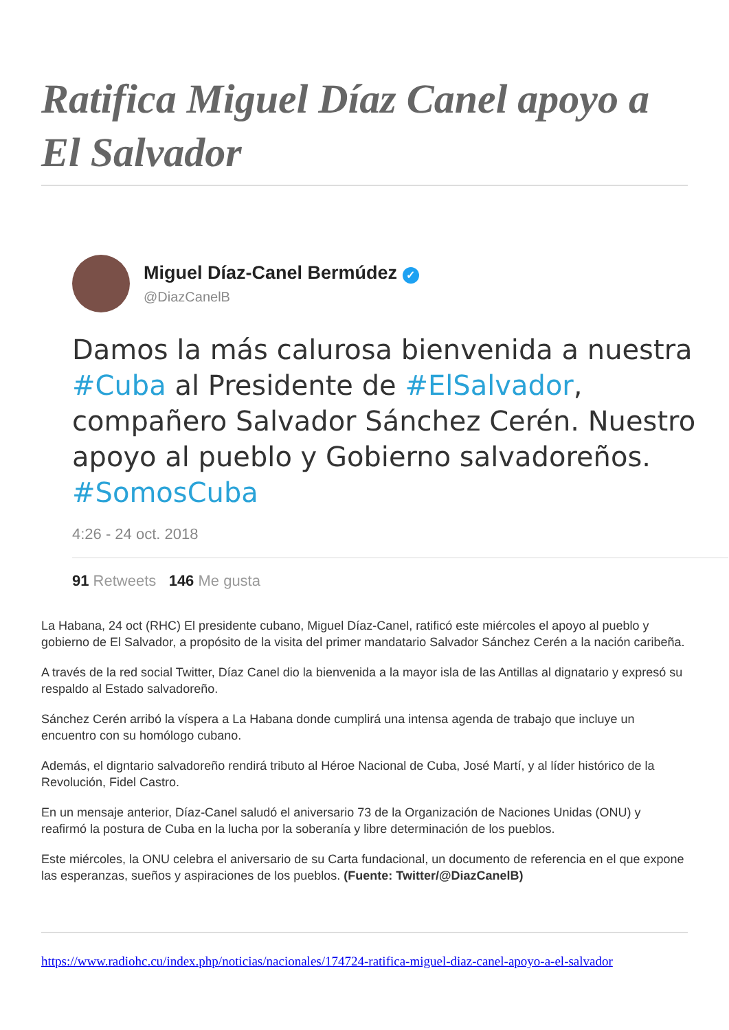Ratifica Miguel Díaz Canel apoyo a El Salvador
Miguel Díaz-Canel Bermúdez ✓
@DiazCanelB
Damos la más calurosa bienvenida a nuestra #Cuba al Presidente de #ElSalvador, compañero Salvador Sánchez Cerén. Nuestro apoyo al pueblo y Gobierno salvadoreños. #SomosCuba
4:26 - 24 oct. 2018
91 Retweets 146 Me gusta
La Habana, 24 oct (RHC) El presidente cubano, Miguel Díaz-Canel, ratificó este miércoles el apoyo al pueblo y gobierno de El Salvador, a propósito de la visita del primer mandatario Salvador Sánchez Cerén a la nación caribeña.
A través de la red social Twitter, Díaz Canel dio la bienvenida a la mayor isla de las Antillas al dignatario y expresó su respaldo al Estado salvadoreño.
Sánchez Cerén arribó la víspera a La Habana donde cumplirá una intensa agenda de trabajo que incluye un encuentro con su homólogo cubano.
Además, el digntario salvadoreño rendirá tributo al Héroe Nacional de Cuba, José Martí, y al líder histórico de la Revolución, Fidel Castro.
En un mensaje anterior, Díaz-Canel saludó el aniversario 73 de la Organización de Naciones Unidas (ONU) y reafirmó la postura de Cuba en la lucha por la soberanía y libre determinación de los pueblos.
Este miércoles, la ONU celebra el aniversario de su Carta fundacional, un documento de referencia en el que expone las esperanzas, sueños y aspiraciones de los pueblos. (Fuente: Twitter/@DiazCanelB)
https://www.radiohc.cu/index.php/noticias/nacionales/174724-ratifica-miguel-diaz-canel-apoyo-a-el-salvador